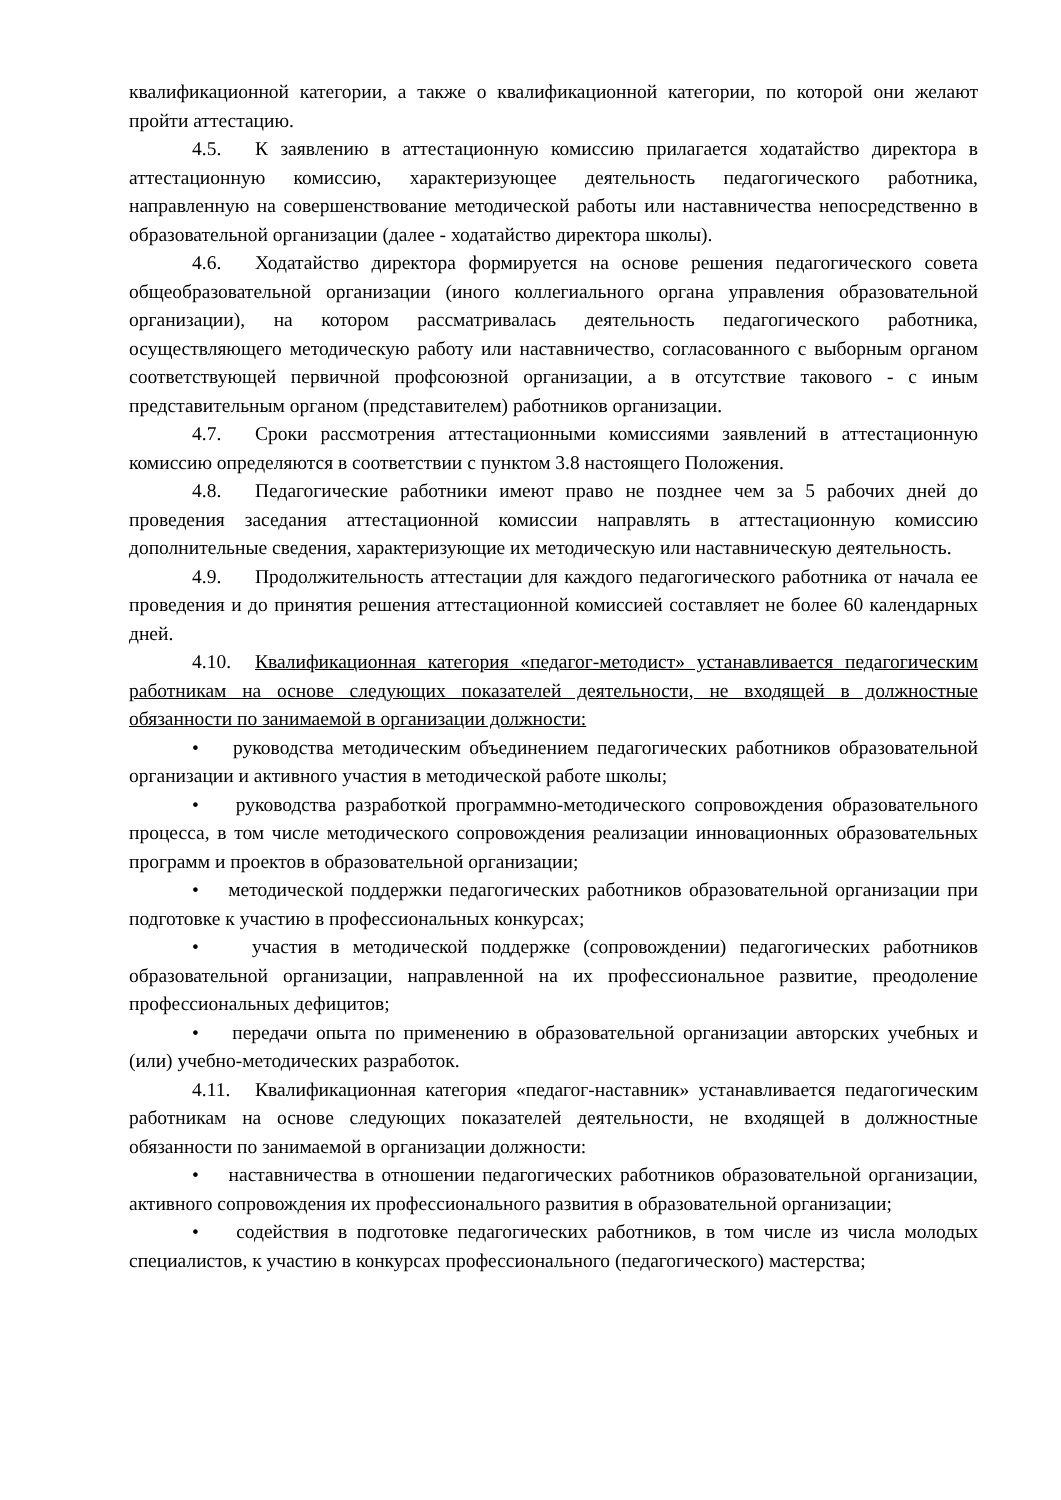квалификационной категории, а также о квалификационной категории, по которой они желают пройти аттестацию.
4.5. К заявлению в аттестационную комиссию прилагается ходатайство директора в аттестационную комиссию, характеризующее деятельность педагогического работника, направленную на совершенствование методической работы или наставничества непосредственно в образовательной организации (далее - ходатайство директора школы).
4.6. Ходатайство директора формируется на основе решения педагогического совета общеобразовательной организации (иного коллегиального органа управления образовательной организации), на котором рассматривалась деятельность педагогического работника, осуществляющего методическую работу или наставничество, согласованного с выборным органом соответствующей первичной профсоюзной организации, а в отсутствие такового - с иным представительным органом (представителем) работников организации.
4.7. Сроки рассмотрения аттестационными комиссиями заявлений в аттестационную комиссию определяются в соответствии с пунктом 3.8 настоящего Положения.
4.8. Педагогические работники имеют право не позднее чем за 5 рабочих дней до проведения заседания аттестационной комиссии направлять в аттестационную комиссию дополнительные сведения, характеризующие их методическую или наставническую деятельность.
4.9. Продолжительность аттестации для каждого педагогического работника от начала ее проведения и до принятия решения аттестационной комиссией составляет не более 60 календарных дней.
4.10. Квалификационная категория «педагог-методист» устанавливается педагогическим работникам на основе следующих показателей деятельности, не входящей в должностные обязанности по занимаемой в организации должности:
• руководства методическим объединением педагогических работников образовательной организации и активного участия в методической работе школы;
• руководства разработкой программно-методического сопровождения образовательного процесса, в том числе методического сопровождения реализации инновационных образовательных программ и проектов в образовательной организации;
• методической поддержки педагогических работников образовательной организации при подготовке к участию в профессиональных конкурсах;
• участия в методической поддержке (сопровождении) педагогических работников образовательной организации, направленной на их профессиональное развитие, преодоление профессиональных дефицитов;
• передачи опыта по применению в образовательной организации авторских учебных и (или) учебно-методических разработок.
4.11. Квалификационная категория «педагог-наставник» устанавливается педагогическим работникам на основе следующих показателей деятельности, не входящей в должностные обязанности по занимаемой в организации должности:
• наставничества в отношении педагогических работников образовательной организации, активного сопровождения их профессионального развития в образовательной организации;
• содействия в подготовке педагогических работников, в том числе из числа молодых специалистов, к участию в конкурсах профессионального (педагогического) мастерства;